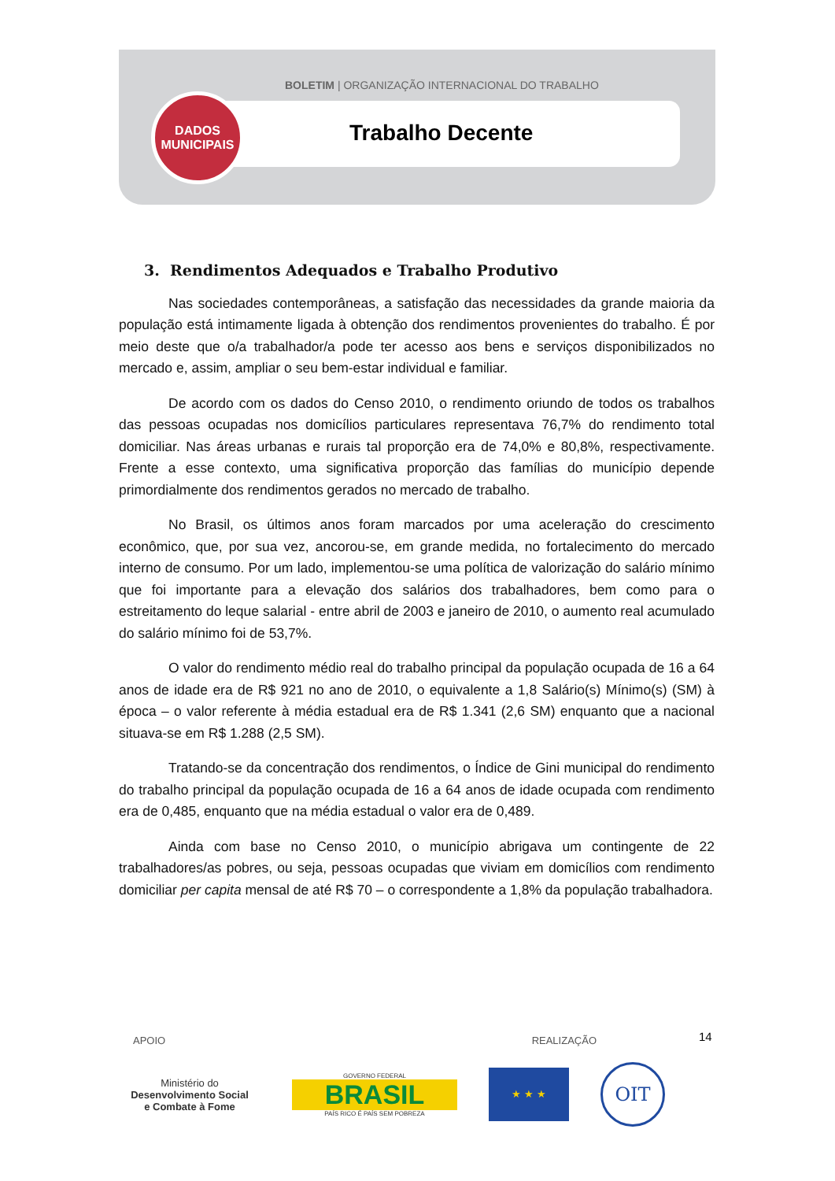BOLETIM | ORGANIZAÇÃO INTERNACIONAL DO TRABALHO
DADOS
MUNICIPAIS
Trabalho Decente
3. Rendimentos Adequados e Trabalho Produtivo
Nas sociedades contemporâneas, a satisfação das necessidades da grande maioria da população está intimamente ligada à obtenção dos rendimentos provenientes do trabalho. É por meio deste que o/a trabalhador/a pode ter acesso aos bens e serviços disponibilizados no mercado e, assim, ampliar o seu bem-estar individual e familiar.
De acordo com os dados do Censo 2010, o rendimento oriundo de todos os trabalhos das pessoas ocupadas nos domicílios particulares representava 76,7% do rendimento total domiciliar. Nas áreas urbanas e rurais tal proporção era de 74,0% e 80,8%, respectivamente. Frente a esse contexto, uma significativa proporção das famílias do município depende primordialmente dos rendimentos gerados no mercado de trabalho.
No Brasil, os últimos anos foram marcados por uma aceleração do crescimento econômico, que, por sua vez, ancorou-se, em grande medida, no fortalecimento do mercado interno de consumo. Por um lado, implementou-se uma política de valorização do salário mínimo que foi importante para a elevação dos salários dos trabalhadores, bem como para o estreitamento do leque salarial - entre abril de 2003 e janeiro de 2010, o aumento real acumulado do salário mínimo foi de 53,7%.
O valor do rendimento médio real do trabalho principal da população ocupada de 16 a 64 anos de idade era de R$ 921 no ano de 2010, o equivalente a 1,8 Salário(s) Mínimo(s) (SM) à época – o valor referente à média estadual era de R$ 1.341 (2,6 SM) enquanto que a nacional situava-se em R$ 1.288 (2,5 SM).
Tratando-se da concentração dos rendimentos, o Índice de Gini municipal do rendimento do trabalho principal da população ocupada de 16 a 64 anos de idade ocupada com rendimento era de 0,485, enquanto que na média estadual o valor era de 0,489.
Ainda com base no Censo 2010, o município abrigava um contingente de 22 trabalhadores/as pobres, ou seja, pessoas ocupadas que viviam em domicílios com rendimento domiciliar per capita mensal de até R$ 70 – o correspondente a 1,8% da população trabalhadora.
14
APOIO REALIZAÇÃO
Ministério do
Desenvolvimento Social
e Combate à Fome
GOVERNO FEDERAL
BRASIL
PAÍS RICO É PAÍS SEM POBREZA
★ ★ ★
OIT